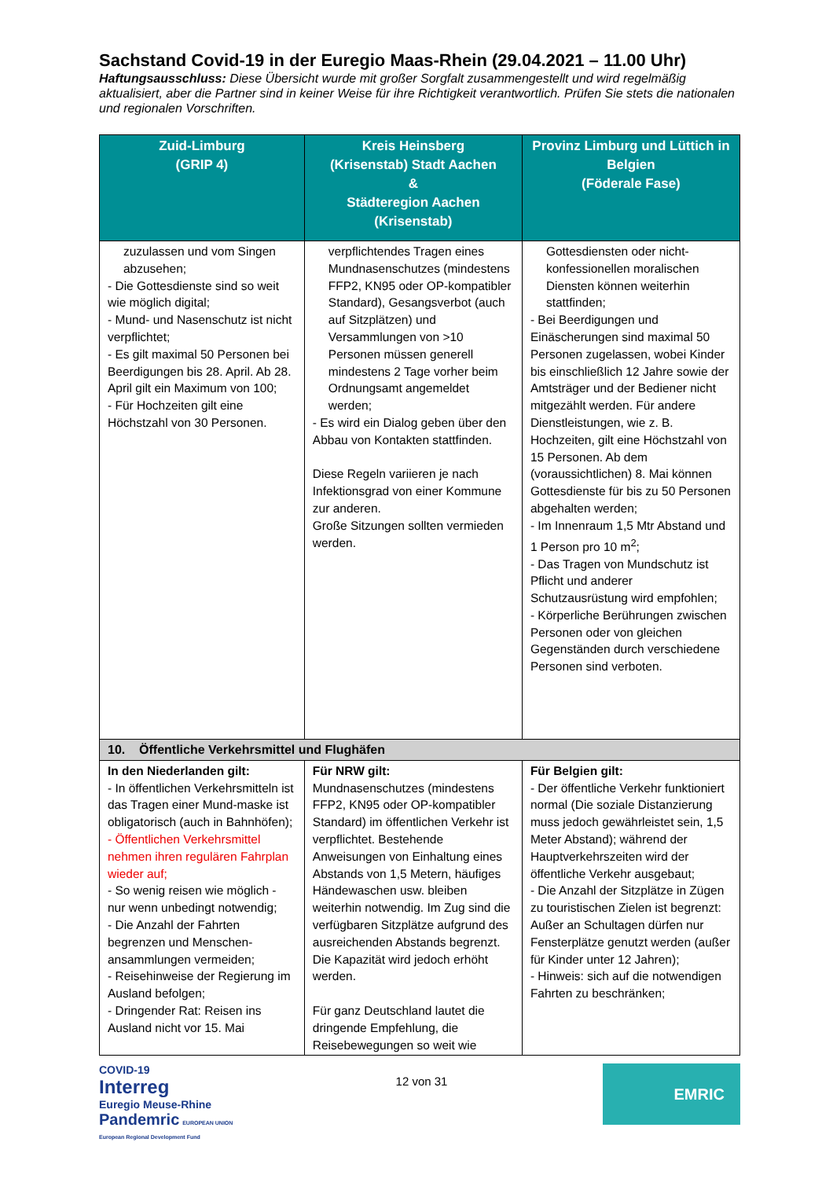Sachstand Covid-19 in der Euregio Maas-Rhein (29.04.2021 – 11.00 Uhr)
Haftungsausschluss: Diese Übersicht wurde mit großer Sorgfalt zusammengestellt und wird regelmäßig aktualisiert, aber die Partner sind in keiner Weise für ihre Richtigkeit verantwortlich. Prüfen Sie stets die nationalen und regionalen Vorschriften.
| Zuid-Limburg (GRIP 4) | Kreis Heinsberg (Krisenstab) Stadt Aachen & Städteregion Aachen (Krisenstab) | Provinz Limburg und Lüttich in Belgien (Föderale Fase) |
| --- | --- | --- |
| zuzulassen und vom Singen abzusehen; - Die Gottesdienste sind so weit wie möglich digital; - Mund- und Nasenschutz ist nicht verpflichtet; - Es gilt maximal 50 Personen bei Beerdigungen bis 28. April. Ab 28. April gilt ein Maximum von 100; - Für Hochzeiten gilt eine Höchstzahl von 30 Personen. | verpflichtendes Tragen eines Mundnasenschutzes (mindestens FFP2, KN95 oder OP-kompatibler Standard), Gesangsverbot (auch auf Sitzplätzen) und Versammlungen von >10 Personen müssen generell mindestens 2 Tage vorher beim Ordnungsamt angemeldet werden; - Es wird ein Dialog geben über den Abbau von Kontakten stattfinden. Diese Regeln variieren je nach Infektionsgrad von einer Kommune zur anderen. Große Sitzungen sollten vermieden werden. | Gottesdiensten oder nicht-konfessionellen moralischen Diensten können weiterhin stattfinden; - Bei Beerdigungen und Einäscherungen sind maximal 50 Personen zugelassen, wobei Kinder bis einschließlich 12 Jahre sowie der Amtsträger und der Bediener nicht mitgezählt werden. Für andere Dienstleistungen, wie z. B. Hochzeiten, gilt eine Höchstzahl von 15 Personen. Ab dem (voraussichtlichen) 8. Mai können Gottesdienste für bis zu 50 Personen abgehalten werden; - Im Innenraum 1,5 Mtr Abstand und 1 Person pro 10 m<sup>2</sup>; - Das Tragen von Mundschutz ist Pflicht und anderer Schutzausrüstung wird empfohlen; - Körperliche Berührungen zwischen Personen oder von gleichen Gegenständen durch verschiedene Personen sind verboten. |
| 10. Öffentliche Verkehrsmittel und Flughäfen | | |
| In den Niederlanden gilt: - In öffentlichen Verkehrsmitteln ist das Tragen einer Mund-maske ist obligatorisch (auch in Bahnhöfen); - Öffentlichen Verkehrsmittel nehmen ihren regulären Fahrplan wieder auf; - So wenig reisen wie möglich - nur wenn unbedingt notwendig; - Die Anzahl der Fahrten begrenzen und Menschen-ansammlungen vermeiden; - Reisehinweise der Regierung im Ausland befolgen; - Dringender Rat: Reisen ins Ausland nicht vor 15. Mai | Für NRW gilt: Mundnasenschutzes (mindestens FFP2, KN95 oder OP-kompatibler Standard) im öffentlichen Verkehr ist verpflichtet. Bestehende Anweisungen von Einhaltung eines Abstands von 1,5 Metern, häufiges Händewaschen usw. bleiben weiterhin notwendig. Im Zug sind die verfügbaren Sitzplätze aufgrund des ausreichenden Abstands begrenzt. Die Kapazität wird jedoch erhöht werden. Für ganz Deutschland lautet die dringende Empfehlung, die Reisebewegungen so weit wie | Für Belgien gilt: - Der öffentliche Verkehr funktioniert normal (Die soziale Distanzierung muss jedoch gewährleistet sein, 1,5 Meter Abstand); während der Hauptverkehrszeiten wird der öffentliche Verkehr ausgebaut; - Die Anzahl der Sitzplätze in Zügen zu touristischen Zielen ist begrenzt: Außer an Schultagen dürfen nur Fensterplätze genutzt werden (außer für Kinder unter 12 Jahren); - Hinweis: sich auf die notwendigen Fahrten zu beschränken; |
COVID-19
Interreg
Euregio Meuse-Rhine
Pandemric EUROPEAN UNION European Regional Development Fund
12 von 31
EMRIC